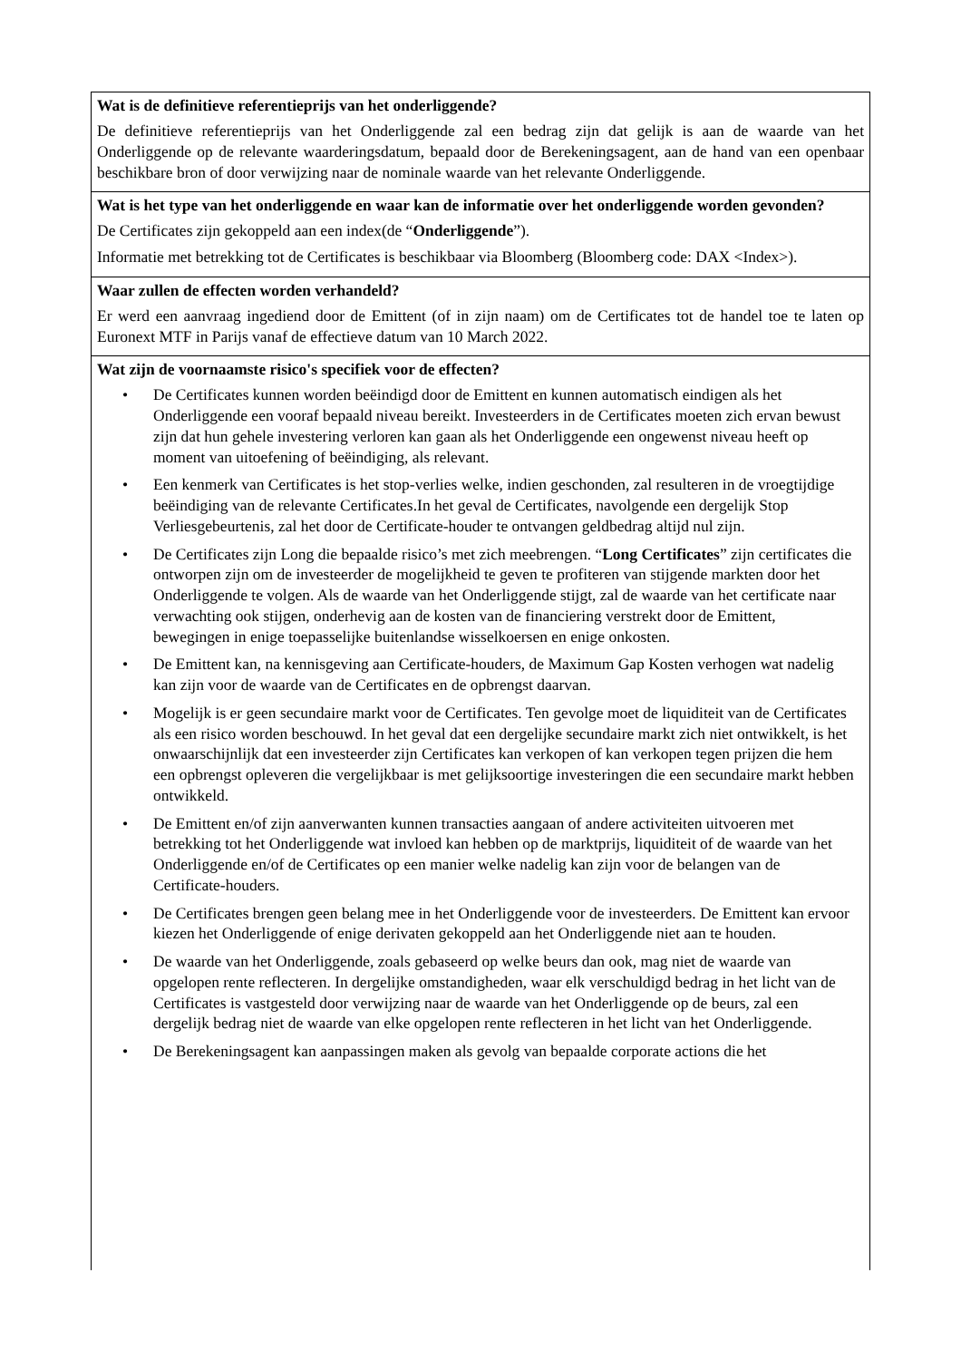Wat is de definitieve referentieprijs van het onderliggende?
De definitieve referentieprijs van het Onderliggende zal een bedrag zijn dat gelijk is aan de waarde van het Onderliggende op de relevante waarderingsdatum, bepaald door de Berekeningsagent, aan de hand van een openbaar beschikbare bron of door verwijzing naar de nominale waarde van het relevante Onderliggende.
Wat is het type van het onderliggende en waar kan de informatie over het onderliggende worden gevonden?
De Certificates zijn gekoppeld aan een index(de “Onderliggende”).
Informatie met betrekking tot de Certificates is beschikbaar via Bloomberg (Bloomberg code: DAX <Index>).
Waar zullen de effecten worden verhandeld?
Er werd een aanvraag ingediend door de Emittent (of in zijn naam) om de Certificates tot de handel toe te laten op Euronext MTF in Parijs vanaf de effectieve datum van 10 March 2022.
Wat zijn de voornaamste risico's specifiek voor de effecten?
• De Certificates kunnen worden beëindigd door de Emittent en kunnen automatisch eindigen als het Onderliggende een vooraf bepaald niveau bereikt. Investeerders in de Certificates moeten zich ervan bewust zijn dat hun gehele investering verloren kan gaan als het Onderliggende een ongewenst niveau heeft op moment van uitoefening of beëindiging, als relevant.
• Een kenmerk van Certificates is het stop-verlies welke, indien geschonden, zal resulteren in de vroegtijdige beëindiging van de relevante Certificates.In het geval de Certificates, navolgende een dergelijk Stop Verliesgebeurtenis, zal het door de Certificate-houder te ontvangen geldbedrag altijd nul zijn.
• De Certificates zijn Long die bepaalde risico’s met zich meebrengen. “Long Certificates” zijn certificates die ontworpen zijn om de investeerder de mogelijkheid te geven te profiteren van stijgende markten door het Onderliggende te volgen. Als de waarde van het Onderliggende stijgt, zal de waarde van het certificate naar verwachting ook stijgen, onderhevig aan de kosten van de financiering verstrekt door de Emittent, bewegingen in enige toepasselijke buitenlandse wisselkoersen en enige onkosten.
• De Emittent kan, na kennisgeving aan Certificate-houders, de Maximum Gap Kosten verhogen wat nadelig kan zijn voor de waarde van de Certificates en de opbrengst daarvan.
• Mogelijk is er geen secundaire markt voor de Certificates. Ten gevolge moet de liquiditeit van de Certificates als een risico worden beschouwd. In het geval dat een dergelijke secundaire markt zich niet ontwikkelt, is het onwaarschijnlijk dat een investeerder zijn Certificates kan verkopen of kan verkopen tegen prijzen die hem een opbrengst opleveren die vergelijkbaar is met gelijksoortige investeringen die een secundaire markt hebben ontwikkeld.
• De Emittent en/of zijn aanverwanten kunnen transacties aangaan of andere activiteiten uitvoeren met betrekking tot het Onderliggende wat invloed kan hebben op de marktprijs, liquiditeit of de waarde van het Onderliggende en/of de Certificates op een manier welke nadelig kan zijn voor de belangen van de Certificate-houders.
• De Certificates brengen geen belang mee in het Onderliggende voor de investeerders. De Emittent kan ervoor kiezen het Onderliggende of enige derivaten gekoppeld aan het Onderliggende niet aan te houden.
• De waarde van het Onderliggende, zoals gebaseerd op welke beurs dan ook, mag niet de waarde van opgelopen rente reflecteren. In dergelijke omstandigheden, waar elk verschuldigd bedrag in het licht van de Certificates is vastgesteld door verwijzing naar de waarde van het Onderliggende op de beurs, zal een dergelijk bedrag niet de waarde van elke opgelopen rente reflecteren in het licht van het Onderliggende.
• De Berekeningsagent kan aanpassingen maken als gevolg van bepaalde corporate actions die het